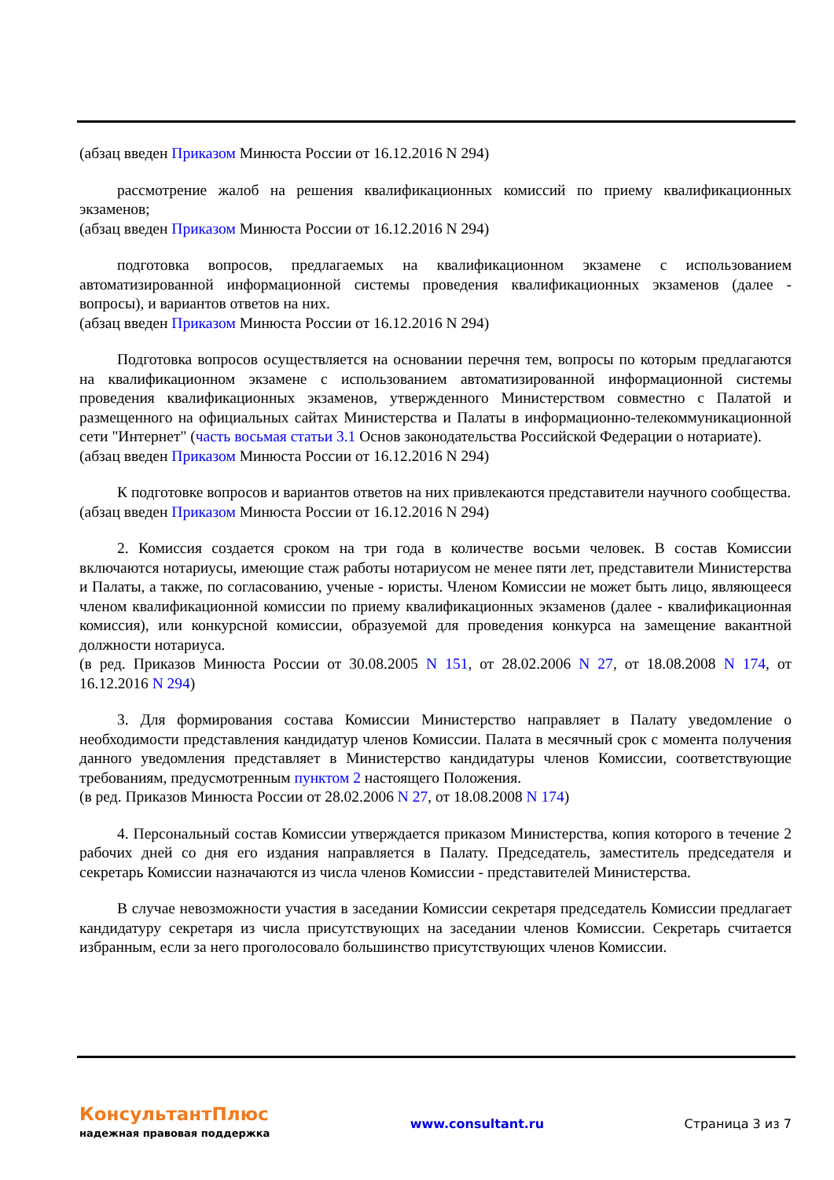(абзац введен Приказом Минюста России от 16.12.2016 N 294)
рассмотрение жалоб на решения квалификационных комиссий по приему квалификационных экзаменов;
(абзац введен Приказом Минюста России от 16.12.2016 N 294)
подготовка вопросов, предлагаемых на квалификационном экзамене с использованием автоматизированной информационной системы проведения квалификационных экзаменов (далее - вопросы), и вариантов ответов на них.
(абзац введен Приказом Минюста России от 16.12.2016 N 294)
Подготовка вопросов осуществляется на основании перечня тем, вопросы по которым предлагаются на квалификационном экзамене с использованием автоматизированной информационной системы проведения квалификационных экзаменов, утвержденного Министерством совместно с Палатой и размещенного на официальных сайтах Министерства и Палаты в информационно-телекоммуникационной сети "Интернет" (часть восьмая статьи 3.1 Основ законодательства Российской Федерации о нотариате).
(абзац введен Приказом Минюста России от 16.12.2016 N 294)
К подготовке вопросов и вариантов ответов на них привлекаются представители научного сообщества.
(абзац введен Приказом Минюста России от 16.12.2016 N 294)
2. Комиссия создается сроком на три года в количестве восьми человек. В состав Комиссии включаются нотариусы, имеющие стаж работы нотариусом не менее пяти лет, представители Министерства и Палаты, а также, по согласованию, ученые - юристы. Членом Комиссии не может быть лицо, являющееся членом квалификационной комиссии по приему квалификационных экзаменов (далее - квалификационная комиссия), или конкурсной комиссии, образуемой для проведения конкурса на замещение вакантной должности нотариуса.
(в ред. Приказов Минюста России от 30.08.2005 N 151, от 28.02.2006 N 27, от 18.08.2008 N 174, от 16.12.2016 N 294)
3. Для формирования состава Комиссии Министерство направляет в Палату уведомление о необходимости представления кандидатур членов Комиссии. Палата в месячный срок с момента получения данного уведомления представляет в Министерство кандидатуры членов Комиссии, соответствующие требованиям, предусмотренным пунктом 2 настоящего Положения.
(в ред. Приказов Минюста России от 28.02.2006 N 27, от 18.08.2008 N 174)
4. Персональный состав Комиссии утверждается приказом Министерства, копия которого в течение 2 рабочих дней со дня его издания направляется в Палату. Председатель, заместитель председателя и секретарь Комиссии назначаются из числа членов Комиссии - представителей Министерства.
В случае невозможности участия в заседании Комиссии секретаря председатель Комиссии предлагает кандидатуру секретаря из числа присутствующих на заседании членов Комиссии. Секретарь считается избранным, если за него проголосовало большинство присутствующих членов Комиссии.
КонсультантПлюс
надежная правовая поддержка
www.consultant.ru Страница 3 из 7